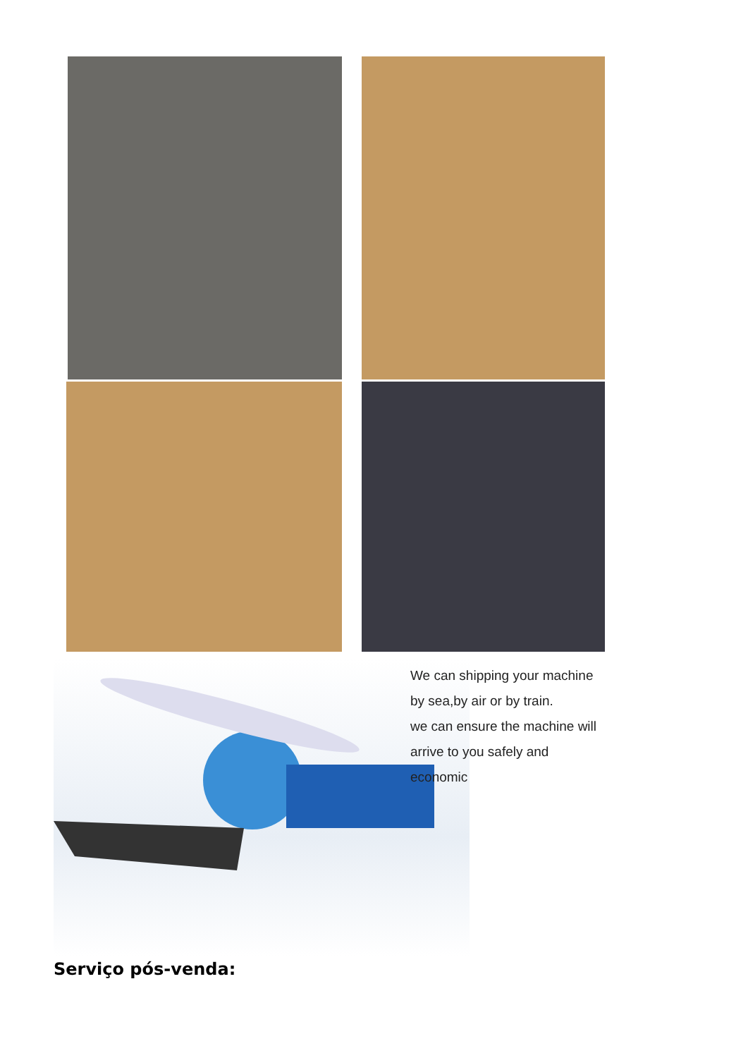We can shipping your machine
by sea,by air or by train.
we can ensure the machine will
arrive to you safely and
economic
Serviço pós-venda: